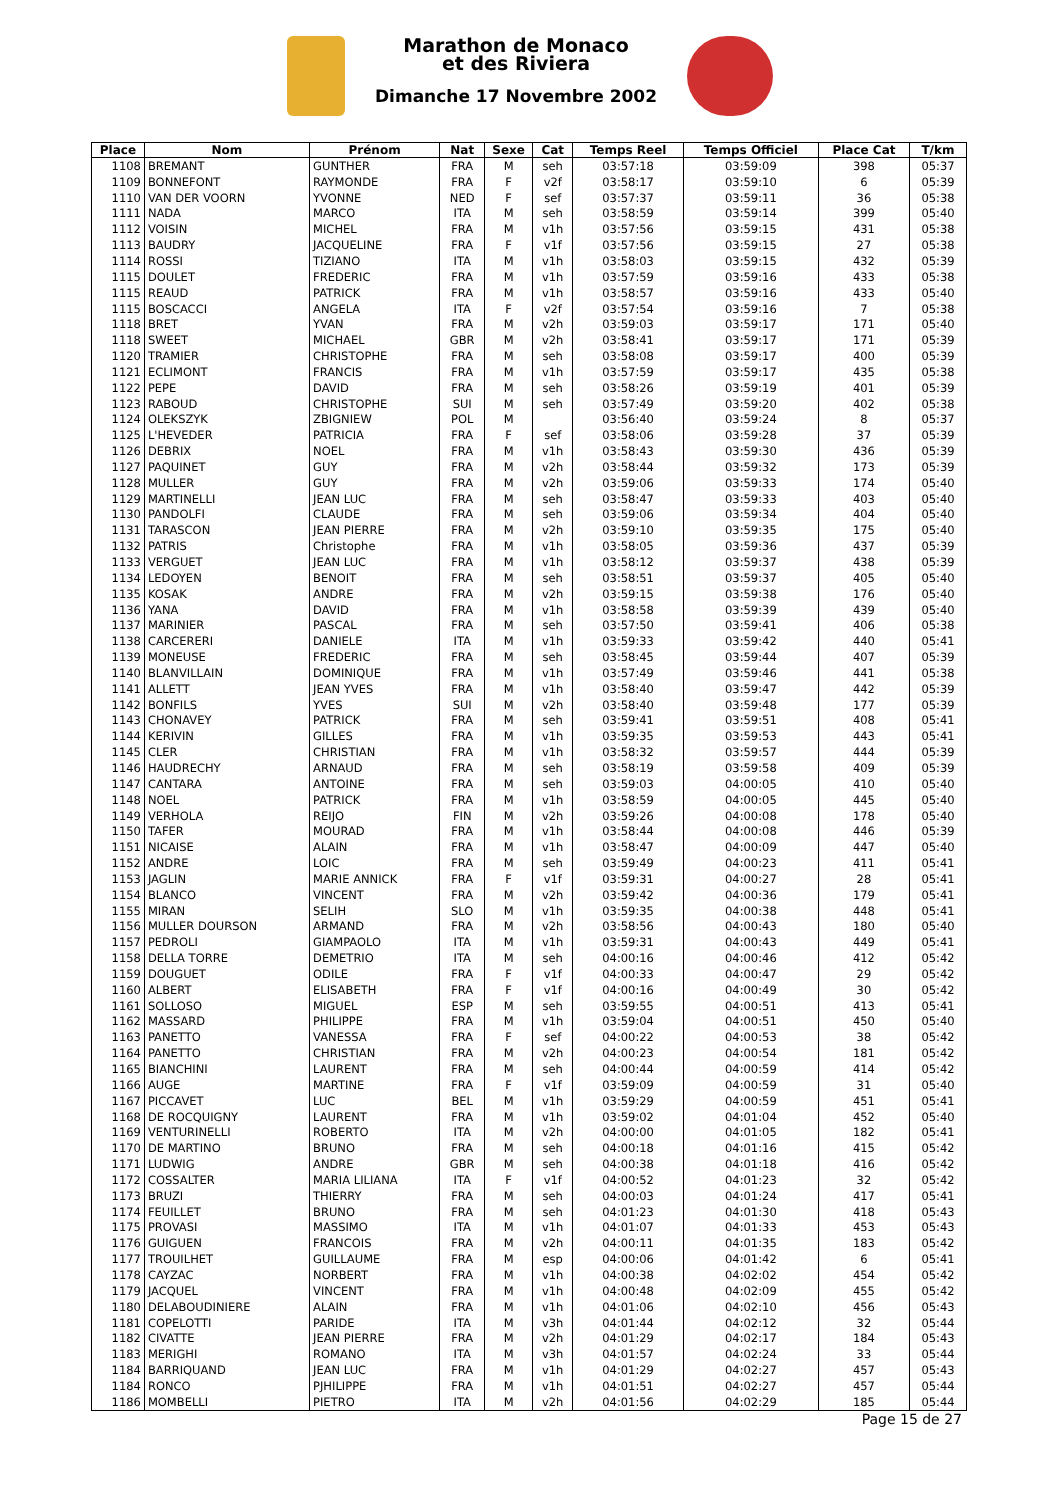Marathon de Monaco
et des Riviera
Dimanche 17 Novembre 2002
| Place | Nom | Prénom | Nat | Sexe | Cat | Temps Reel | Temps Officiel | Place Cat | T/km |
| --- | --- | --- | --- | --- | --- | --- | --- | --- | --- |
| 1108 | BREMANT | GUNTHER | FRA | M | seh | 03:57:18 | 03:59:09 | 398 | 05:37 |
| 1109 | BONNEFONT | RAYMONDE | FRA | F | v2f | 03:58:17 | 03:59:10 | 6 | 05:39 |
| 1110 | VAN DER VOORN | YVONNE | NED | F | sef | 03:57:37 | 03:59:11 | 36 | 05:38 |
| 1111 | NADA | MARCO | ITA | M | seh | 03:58:59 | 03:59:14 | 399 | 05:40 |
| 1112 | VOISIN | MICHEL | FRA | M | v1h | 03:57:56 | 03:59:15 | 431 | 05:38 |
| 1113 | BAUDRY | JACQUELINE | FRA | F | v1f | 03:57:56 | 03:59:15 | 27 | 05:38 |
| 1114 | ROSSI | TIZIANO | ITA | M | v1h | 03:58:03 | 03:59:15 | 432 | 05:39 |
| 1115 | DOULET | FREDERIC | FRA | M | v1h | 03:57:59 | 03:59:16 | 433 | 05:38 |
| 1115 | REAUD | PATRICK | FRA | M | v1h | 03:58:57 | 03:59:16 | 433 | 05:40 |
| 1115 | BOSCACCI | ANGELA | ITA | F | v2f | 03:57:54 | 03:59:16 | 7 | 05:38 |
| 1118 | BRET | YVAN | FRA | M | v2h | 03:59:03 | 03:59:17 | 171 | 05:40 |
| 1118 | SWEET | MICHAEL | GBR | M | v2h | 03:58:41 | 03:59:17 | 171 | 05:39 |
| 1120 | TRAMIER | CHRISTOPHE | FRA | M | seh | 03:58:08 | 03:59:17 | 400 | 05:39 |
| 1121 | ECLIMONT | FRANCIS | FRA | M | v1h | 03:57:59 | 03:59:17 | 435 | 05:38 |
| 1122 | PEPE | DAVID | FRA | M | seh | 03:58:26 | 03:59:19 | 401 | 05:39 |
| 1123 | RABOUD | CHRISTOPHE | SUI | M | seh | 03:57:49 | 03:59:20 | 402 | 05:38 |
| 1124 | OLEKSZYK | ZBIGNIEW | POL | M | | 03:56:40 | 03:59:24 | 8 | 05:37 |
| 1125 | L'HEVEDER | PATRICIA | FRA | F | sef | 03:58:06 | 03:59:28 | 37 | 05:39 |
| 1126 | DEBRIX | NOEL | FRA | M | v1h | 03:58:43 | 03:59:30 | 436 | 05:39 |
| 1127 | PAQUINET | GUY | FRA | M | v2h | 03:58:44 | 03:59:32 | 173 | 05:39 |
| 1128 | MULLER | GUY | FRA | M | v2h | 03:59:06 | 03:59:33 | 174 | 05:40 |
| 1129 | MARTINELLI | JEAN LUC | FRA | M | seh | 03:58:47 | 03:59:33 | 403 | 05:40 |
| 1130 | PANDOLFI | CLAUDE | FRA | M | seh | 03:59:06 | 03:59:34 | 404 | 05:40 |
| 1131 | TARASCON | JEAN PIERRE | FRA | M | v2h | 03:59:10 | 03:59:35 | 175 | 05:40 |
| 1132 | PATRIS | Christophe | FRA | M | v1h | 03:58:05 | 03:59:36 | 437 | 05:39 |
| 1133 | VERGUET | JEAN LUC | FRA | M | v1h | 03:58:12 | 03:59:37 | 438 | 05:39 |
| 1134 | LEDOYEN | BENOIT | FRA | M | seh | 03:58:51 | 03:59:37 | 405 | 05:40 |
| 1135 | KOSAK | ANDRE | FRA | M | v2h | 03:59:15 | 03:59:38 | 176 | 05:40 |
| 1136 | YANA | DAVID | FRA | M | v1h | 03:58:58 | 03:59:39 | 439 | 05:40 |
| 1137 | MARINIER | PASCAL | FRA | M | seh | 03:57:50 | 03:59:41 | 406 | 05:38 |
| 1138 | CARCERERI | DANIELE | ITA | M | v1h | 03:59:33 | 03:59:42 | 440 | 05:41 |
| 1139 | MONEUSE | FREDERIC | FRA | M | seh | 03:58:45 | 03:59:44 | 407 | 05:39 |
| 1140 | BLANVILLAIN | DOMINIQUE | FRA | M | v1h | 03:57:49 | 03:59:46 | 441 | 05:38 |
| 1141 | ALLETT | JEAN YVES | FRA | M | v1h | 03:58:40 | 03:59:47 | 442 | 05:39 |
| 1142 | BONFILS | YVES | SUI | M | v2h | 03:58:40 | 03:59:48 | 177 | 05:39 |
| 1143 | CHONAVEY | PATRICK | FRA | M | seh | 03:59:41 | 03:59:51 | 408 | 05:41 |
| 1144 | KERIVIN | GILLES | FRA | M | v1h | 03:59:35 | 03:59:53 | 443 | 05:41 |
| 1145 | CLER | CHRISTIAN | FRA | M | v1h | 03:58:32 | 03:59:57 | 444 | 05:39 |
| 1146 | HAUDRECHY | ARNAUD | FRA | M | seh | 03:58:19 | 03:59:58 | 409 | 05:39 |
| 1147 | CANTARA | ANTOINE | FRA | M | seh | 03:59:03 | 04:00:05 | 410 | 05:40 |
| 1148 | NOEL | PATRICK | FRA | M | v1h | 03:58:59 | 04:00:05 | 445 | 05:40 |
| 1149 | VERHOLA | REIJO | FIN | M | v2h | 03:59:26 | 04:00:08 | 178 | 05:40 |
| 1150 | TAFER | MOURAD | FRA | M | v1h | 03:58:44 | 04:00:08 | 446 | 05:39 |
| 1151 | NICAISE | ALAIN | FRA | M | v1h | 03:58:47 | 04:00:09 | 447 | 05:40 |
| 1152 | ANDRE | LOIC | FRA | M | seh | 03:59:49 | 04:00:23 | 411 | 05:41 |
| 1153 | JAGLIN | MARIE ANNICK | FRA | F | v1f | 03:59:31 | 04:00:27 | 28 | 05:41 |
| 1154 | BLANCO | VINCENT | FRA | M | v2h | 03:59:42 | 04:00:36 | 179 | 05:41 |
| 1155 | MIRAN | SELIH | SLO | M | v1h | 03:59:35 | 04:00:38 | 448 | 05:41 |
| 1156 | MULLER DOURSON | ARMAND | FRA | M | v2h | 03:58:56 | 04:00:43 | 180 | 05:40 |
| 1157 | PEDROLI | GIAMPAOLO | ITA | M | v1h | 03:59:31 | 04:00:43 | 449 | 05:41 |
| 1158 | DELLA TORRE | DEMETRIO | ITA | M | seh | 04:00:16 | 04:00:46 | 412 | 05:42 |
| 1159 | DOUGUET | ODILE | FRA | F | v1f | 04:00:33 | 04:00:47 | 29 | 05:42 |
| 1160 | ALBERT | ELISABETH | FRA | F | v1f | 04:00:16 | 04:00:49 | 30 | 05:42 |
| 1161 | SOLLOSO | MIGUEL | ESP | M | seh | 03:59:55 | 04:00:51 | 413 | 05:41 |
| 1162 | MASSARD | PHILIPPE | FRA | M | v1h | 03:59:04 | 04:00:51 | 450 | 05:40 |
| 1163 | PANETTO | VANESSA | FRA | F | sef | 04:00:22 | 04:00:53 | 38 | 05:42 |
| 1164 | PANETTO | CHRISTIAN | FRA | M | v2h | 04:00:23 | 04:00:54 | 181 | 05:42 |
| 1165 | BIANCHINI | LAURENT | FRA | M | seh | 04:00:44 | 04:00:59 | 414 | 05:42 |
| 1166 | AUGE | MARTINE | FRA | F | v1f | 03:59:09 | 04:00:59 | 31 | 05:40 |
| 1167 | PICCAVET | LUC | BEL | M | v1h | 03:59:29 | 04:00:59 | 451 | 05:41 |
| 1168 | DE ROCQUIGNY | LAURENT | FRA | M | v1h | 03:59:02 | 04:01:04 | 452 | 05:40 |
| 1169 | VENTURINELLI | ROBERTO | ITA | M | v2h | 04:00:00 | 04:01:05 | 182 | 05:41 |
| 1170 | DE MARTINO | BRUNO | FRA | M | seh | 04:00:18 | 04:01:16 | 415 | 05:42 |
| 1171 | LUDWIG | ANDRE | GBR | M | seh | 04:00:38 | 04:01:18 | 416 | 05:42 |
| 1172 | COSSALTER | MARIA LILIANA | ITA | F | v1f | 04:00:52 | 04:01:23 | 32 | 05:42 |
| 1173 | BRUZI | THIERRY | FRA | M | seh | 04:00:03 | 04:01:24 | 417 | 05:41 |
| 1174 | FEUILLET | BRUNO | FRA | M | seh | 04:01:23 | 04:01:30 | 418 | 05:43 |
| 1175 | PROVASI | MASSIMO | ITA | M | v1h | 04:01:07 | 04:01:33 | 453 | 05:43 |
| 1176 | GUIGUEN | FRANCOIS | FRA | M | v2h | 04:00:11 | 04:01:35 | 183 | 05:42 |
| 1177 | TROUILHET | GUILLAUME | FRA | M | esp | 04:00:06 | 04:01:42 | 6 | 05:41 |
| 1178 | CAYZAC | NORBERT | FRA | M | v1h | 04:00:38 | 04:02:02 | 454 | 05:42 |
| 1179 | JACQUEL | VINCENT | FRA | M | v1h | 04:00:48 | 04:02:09 | 455 | 05:42 |
| 1180 | DELABOUDINIERE | ALAIN | FRA | M | v1h | 04:01:06 | 04:02:10 | 456 | 05:43 |
| 1181 | COPELOTTI | PARIDE | ITA | M | v3h | 04:01:44 | 04:02:12 | 32 | 05:44 |
| 1182 | CIVATTE | JEAN PIERRE | FRA | M | v2h | 04:01:29 | 04:02:17 | 184 | 05:43 |
| 1183 | MERIGHI | ROMANO | ITA | M | v3h | 04:01:57 | 04:02:24 | 33 | 05:44 |
| 1184 | BARRIQUAND | JEAN LUC | FRA | M | v1h | 04:01:29 | 04:02:27 | 457 | 05:43 |
| 1184 | RONCO | PJHILIPPE | FRA | M | v1h | 04:01:51 | 04:02:27 | 457 | 05:44 |
| 1186 | MOMBELLI | PIETRO | ITA | M | v2h | 04:01:56 | 04:02:29 | 185 | 05:44 |
Page 15 de 27